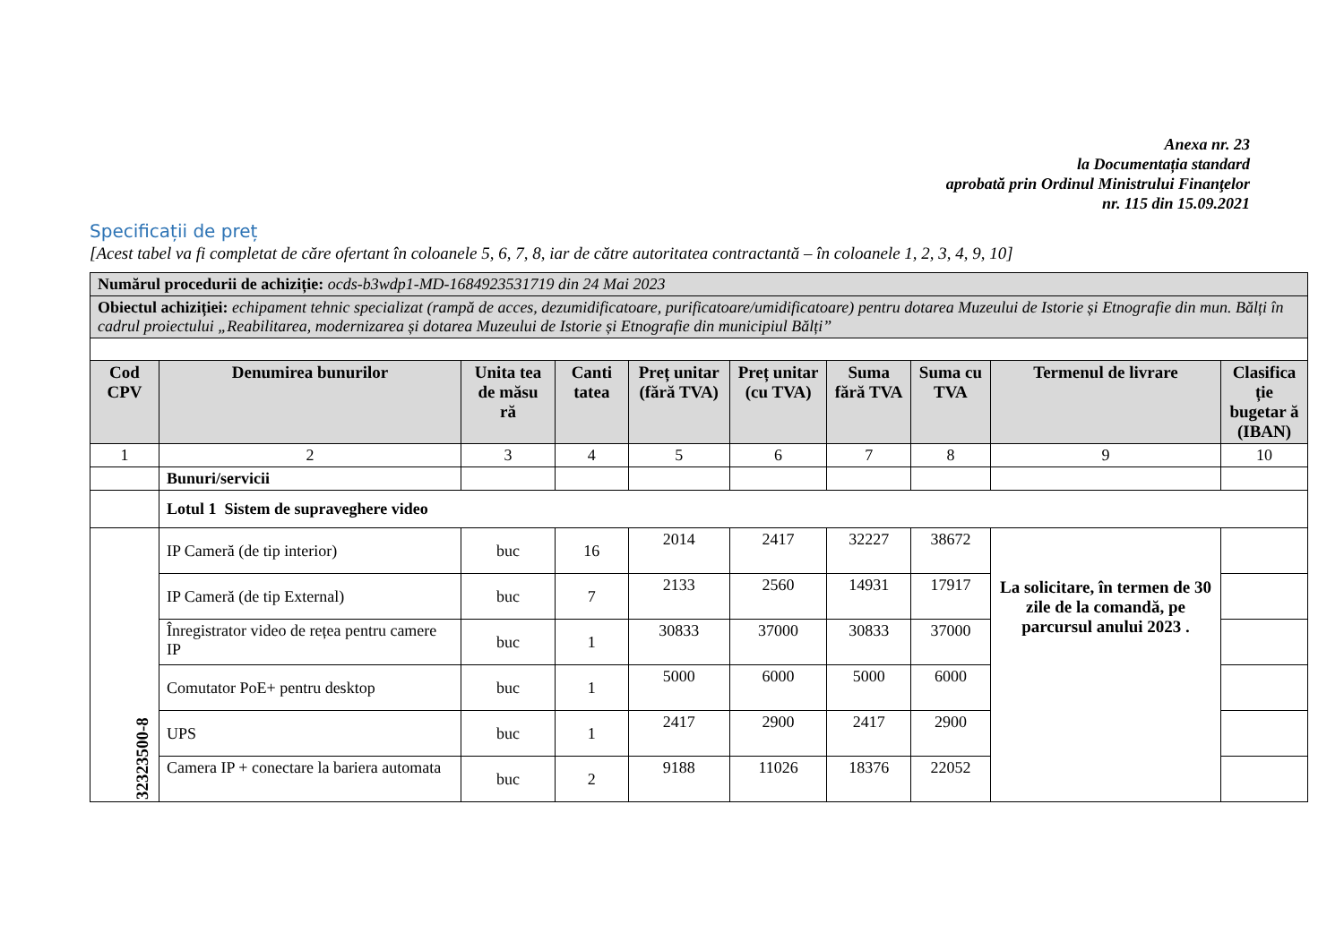Anexa nr. 23
la Documentația standard
aprobată prin Ordinul Ministrului Finanţelor
nr. 115 din 15.09.2021
Specificații de preț
[Acest tabel va fi completat de căre ofertant în coloanele 5, 6, 7, 8, iar de către autoritatea contractantă – în coloanele 1, 2, 3, 4, 9, 10]
| Numărul procedurii de achiziție: ocds-b3wdp1-MD-1684923531719 din 24 Mai 2023 | | | | | | | | | |
| Obiectul achiziției: echipament tehnic specializat (rampă de acces, dezumidificatoare, purificatoare/umidificatoare) pentru dotarea Muzeului de Istorie și Etnografie din mun. Bălți în cadrul proiectului „Reabilitarea, modernizarea și dotarea Muzeului de Istorie și Etnografie din municipiul Bălți” | | | | | | | | | |
| Cod CPV | Denumirea bunurilor | Unita tea de măsu ră | Canti tatea | Preț unitar (fără TVA) | Preț unitar (cu TVA) | Suma fără TVA | Suma cu TVA | Termenul de livrare | Clasifica ție bugetar ă (IBAN) |
| 1 | 2 | 3 | 4 | 5 | 6 | 7 | 8 | 9 | 10 |
| | Bunuri/servicii | | | | | | | | |
| | Lotul 1 Sistem de supraveghere video | | | | | | | | |
| 32323500-8 | IP Cameră (de tip interior) | buc | 16 | 2014 | 2417 | 32227 | 38672 | La solicitare, în termen de 30 zile de la comandă, pe parcursul anului 2023 . | |
| | IP Cameră (de tip External) | buc | 7 | 2133 | 2560 | 14931 | 17917 | | |
| | Înregistrator video de rețea pentru camere IP | buc | 1 | 30833 | 37000 | 30833 | 37000 | | |
| | Comutator PoE+ pentru desktop | buc | 1 | 5000 | 6000 | 5000 | 6000 | | |
| | UPS | buc | 1 | 2417 | 2900 | 2417 | 2900 | | |
| | Camera IP + conectare la bariera automata | buc | 2 | 9188 | 11026 | 18376 | 22052 | | |